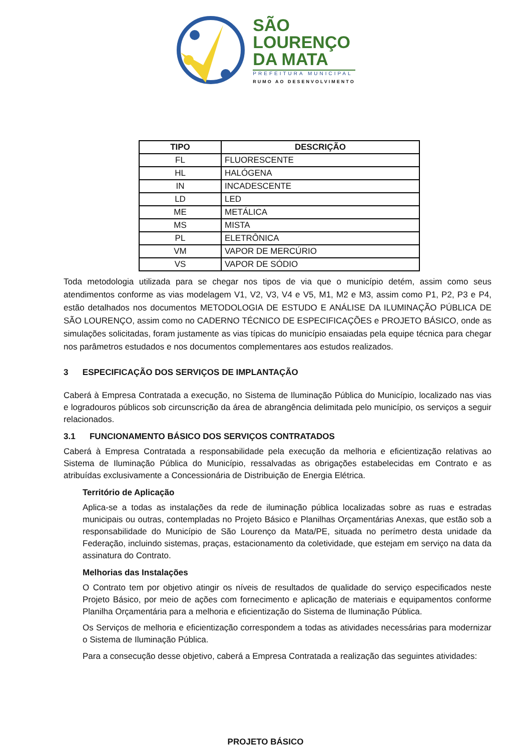SÃO
LOURENÇO
DA MATA
PREFEITURA MUNICIPAL
RUMO AO DESENVOLVIMENTO
| TIPO | DESCRIÇÃO |
| --- | --- |
| FL | FLUORESCENTE |
| HL | HALÓGENA |
| IN | INCADESCENTE |
| LD | LED |
| ME | METÁLICA |
| MS | MISTA |
| PL | ELETRÔNICA |
| VM | VAPOR DE MERCÚRIO |
| VS | VAPOR DE SÓDIO |
Toda metodologia utilizada para se chegar nos tipos de via que o município detém, assim como seus atendimentos conforme as vias modelagem V1, V2, V3, V4 e V5, M1, M2 e M3, assim como P1, P2, P3 e P4, estão detalhados nos documentos METODOLOGIA DE ESTUDO E ANÁLISE DA ILUMINAÇÃO PÚBLICA DE SÃO LOURENÇO, assim como no CADERNO TÉCNICO DE ESPECIFICAÇÕES e PROJETO BÁSICO, onde as simulações solicitadas, foram justamente as vias típicas do município ensaiadas pela equipe técnica para chegar nos parâmetros estudados e nos documentos complementares aos estudos realizados.
3 ESPECIFICAÇÃO DOS SERVIÇOS DE IMPLANTAÇÃO
Caberá à Empresa Contratada a execução, no Sistema de Iluminação Pública do Município, localizado nas vias e logradouros públicos sob circunscrição da área de abrangência delimitada pelo município, os serviços a seguir relacionados.
3.1 FUNCIONAMENTO BÁSICO DOS SERVIÇOS CONTRATADOS
Caberá à Empresa Contratada a responsabilidade pela execução da melhoria e eficientização relativas ao Sistema de Iluminação Pública do Município, ressalvadas as obrigações estabelecidas em Contrato e as atribuídas exclusivamente a Concessionária de Distribuição de Energia Elétrica.
Território de Aplicação
Aplica-se a todas as instalações da rede de iluminação pública localizadas sobre as ruas e estradas municipais ou outras, contempladas no Projeto Básico e Planilhas Orçamentárias Anexas, que estão sob a responsabilidade do Município de São Lourenço da Mata/PE, situada no perímetro desta unidade da Federação, incluindo sistemas, praças, estacionamento da coletividade, que estejam em serviço na data da assinatura do Contrato.
Melhorias das Instalações
O Contrato tem por objetivo atingir os níveis de resultados de qualidade do serviço especificados neste Projeto Básico, por meio de ações com fornecimento e aplicação de materiais e equipamentos conforme Planilha Orçamentária para a melhoria e eficientização do Sistema de Iluminação Pública.
Os Serviços de melhoria e eficientização correspondem a todas as atividades necessárias para modernizar o Sistema de Iluminação Pública.
Para a consecução desse objetivo, caberá a Empresa Contratada a realização das seguintes atividades:
PROJETO BÁSICO